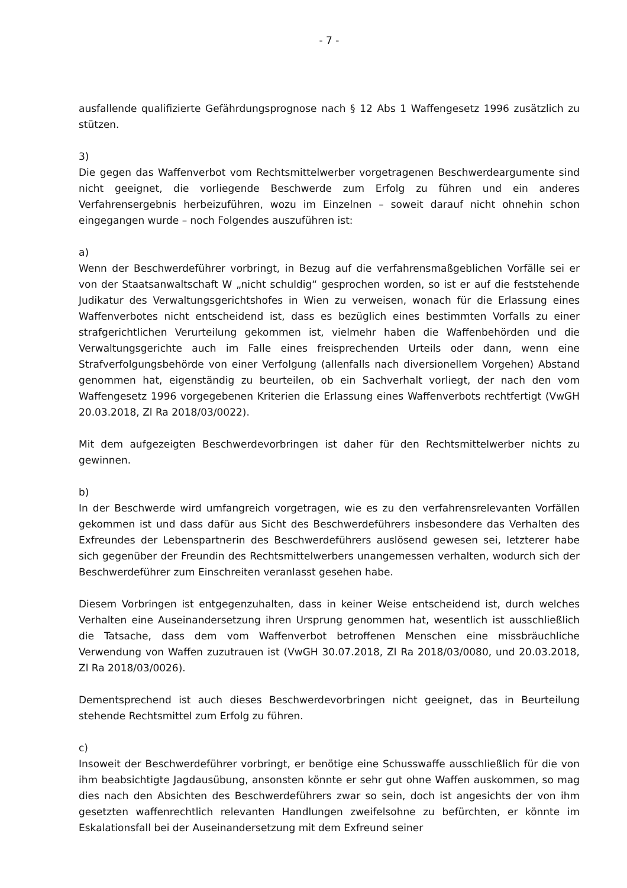- 7 -
ausfallende qualifizierte Gefährdungsprognose nach § 12 Abs 1 Waffengesetz 1996 zusätzlich zu stützen.
3)
Die gegen das Waffenverbot vom Rechtsmittelwerber vorgetragenen Beschwerdeargumente sind nicht geeignet, die vorliegende Beschwerde zum Erfolg zu führen und ein anderes Verfahrensergebnis herbeizuführen, wozu im Einzelnen – soweit darauf nicht ohnehin schon eingegangen wurde – noch Folgendes auszuführen ist:
a)
Wenn der Beschwerdeführer vorbringt, in Bezug auf die verfahrensmaßgeblichen Vorfälle sei er von der Staatsanwaltschaft W „nicht schuldig“ gesprochen worden, so ist er auf die feststehende Judikatur des Verwaltungsgerichtshofes in Wien zu verweisen, wonach für die Erlassung eines Waffenverbotes nicht entscheidend ist, dass es bezüglich eines bestimmten Vorfalls zu einer strafgerichtlichen Verurteilung gekommen ist, vielmehr haben die Waffenbehörden und die Verwaltungsgerichte auch im Falle eines freisprechenden Urteils oder dann, wenn eine Strafverfolgungsbehörde von einer Verfolgung (allenfalls nach diversionellem Vorgehen) Abstand genommen hat, eigenständig zu beurteilen, ob ein Sachverhalt vorliegt, der nach den vom Waffengesetz 1996 vorgegebenen Kriterien die Erlassung eines Waffenverbots rechtfertigt (VwGH 20.03.2018, Zl Ra 2018/03/0022).
Mit dem aufgezeigten Beschwerdevorbringen ist daher für den Rechtsmittelwerber nichts zu gewinnen.
b)
In der Beschwerde wird umfangreich vorgetragen, wie es zu den verfahrensrelevanten Vorfällen gekommen ist und dass dafür aus Sicht des Beschwerdeführers insbesondere das Verhalten des Exfreundes der Lebenspartnerin des Beschwerdeführers auslösend gewesen sei, letzterer habe sich gegenüber der Freundin des Rechtsmittelwerbers unangemessen verhalten, wodurch sich der Beschwerdeführer zum Einschreiten veranlasst gesehen habe.
Diesem Vorbringen ist entgegenzuhalten, dass in keiner Weise entscheidend ist, durch welches Verhalten eine Auseinandersetzung ihren Ursprung genommen hat, wesentlich ist ausschließlich die Tatsache, dass dem vom Waffenverbot betroffenen Menschen eine missbräuchliche Verwendung von Waffen zuzutrauen ist (VwGH 30.07.2018, Zl Ra 2018/03/0080, und 20.03.2018, Zl Ra 2018/03/0026).
Dementsprechend ist auch dieses Beschwerdevorbringen nicht geeignet, das in Beurteilung stehende Rechtsmittel zum Erfolg zu führen.
c)
Insoweit der Beschwerdeführer vorbringt, er benötige eine Schusswaffe ausschließlich für die von ihm beabsichtigte Jagdausübung, ansonsten könnte er sehr gut ohne Waffen auskommen, so mag dies nach den Absichten des Beschwerdeführers zwar so sein, doch ist angesichts der von ihm gesetzten waffenrechtlich relevanten Handlungen zweifelsohne zu befürchten, er könnte im Eskalationsfall bei der Auseinandersetzung mit dem Exfreund seiner